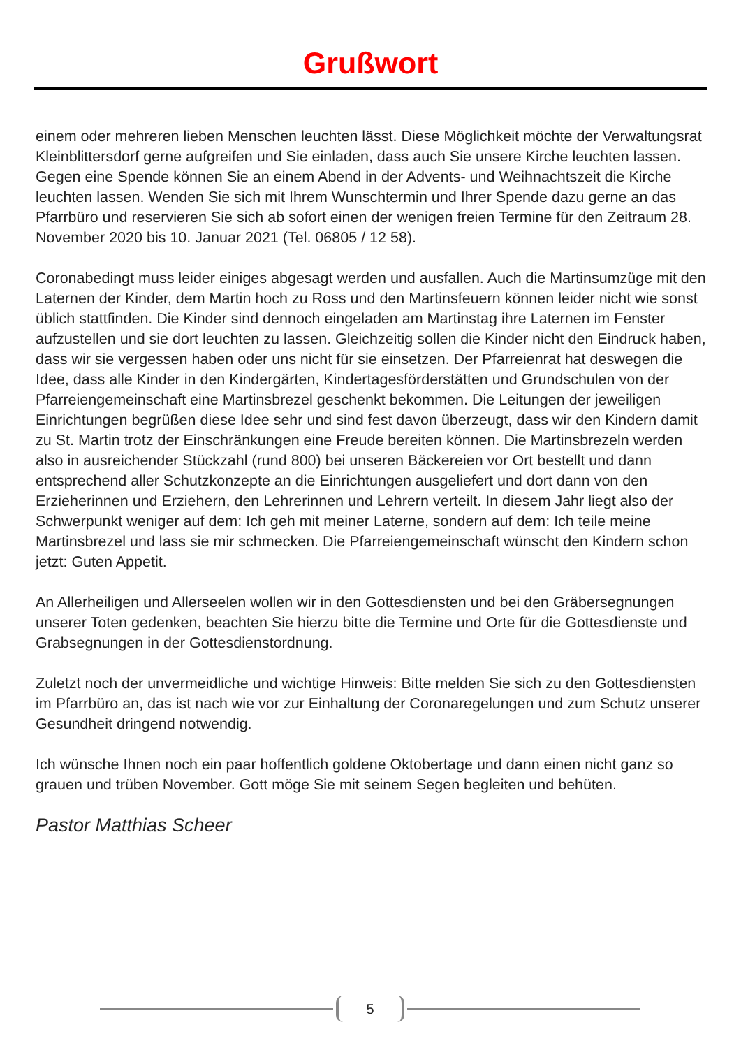Grußwort
einem oder mehreren lieben Menschen leuchten lässt. Diese Möglichkeit möchte der Verwaltungsrat Kleinblittersdorf gerne aufgreifen und Sie einladen, dass auch Sie unsere Kirche leuchten lassen. Gegen eine Spende können Sie an einem Abend in der Advents- und Weihnachtszeit die Kirche leuchten lassen. Wenden Sie sich mit Ihrem Wunschter­min und Ihrer Spende dazu gerne an das Pfarrbüro und reservieren Sie sich ab sofort ei­nen der wenigen freien Termine für den Zeitraum 28. November 2020 bis 10. Januar 2021 (Tel. 06805 / 12 58).
Coronabedingt muss leider einiges abgesagt werden und ausfallen. Auch die Martin­sumzüge mit den Laternen der Kinder, dem Martin hoch zu Ross und den Martinsfeuern können leider nicht wie sonst üblich stattfinden. Die Kinder sind dennoch eingeladen am Martinstag ihre Laternen im Fenster aufzustellen und sie dort leuchten zu lassen. Gleich­zeitig sollen die Kinder nicht den Eindruck haben, dass wir sie vergessen haben oder uns nicht für sie einsetzen. Der Pfarreienrat hat deswegen die Idee, dass alle Kinder in den Kindergärten, Kindertagesförderstätten und Grundschulen von der Pfarreiengemein­schaft eine Martinsbrezel geschenkt bekommen. Die Leitungen der jeweiligen Einrich­tungen begrüßen diese Idee sehr und sind fest davon überzeugt, dass wir den Kindern damit zu St. Martin trotz der Einschränkungen eine Freude bereiten können. Die Mar­tinsbrezeln werden also in ausreichender Stückzahl (rund 800) bei unseren Bäckereien vor Ort bestellt und dann entsprechend aller Schutzkonzepte an die Einrichtungen aus­geliefert und dort dann von den Erzieherinnen und Erziehern, den Lehrerinnen und Leh­rern verteilt. In diesem Jahr liegt also der Schwerpunkt weniger auf dem: Ich geh mit meiner Laterne, sondern auf dem: Ich teile meine Martinsbrezel und lass sie mir schme­cken. Die Pfarreiengemeinschaft wünscht den Kindern schon jetzt: Guten Appetit.
An Allerheiligen und Allerseelen wollen wir in den Gottesdiensten und bei den Gräber­segnungen unserer Toten gedenken, beachten Sie hierzu bitte die Termine und Orte für die Gottesdienste und Grabsegnungen in der Gottesdienstordnung.
Zuletzt noch der unvermeidliche und wichtige Hinweis: Bitte melden Sie sich zu den Gottesdiensten im Pfarrbüro an, das ist nach wie vor zur Einhaltung der Coronaregelun­gen und zum Schutz unserer Gesundheit dringend notwendig.
Ich wünsche Ihnen noch ein paar hoffentlich goldene Oktobertage und dann einen nicht ganz so grauen und trüben November. Gott möge Sie mit seinem Segen begleiten und behüten.
Pastor Matthias Scheer
5